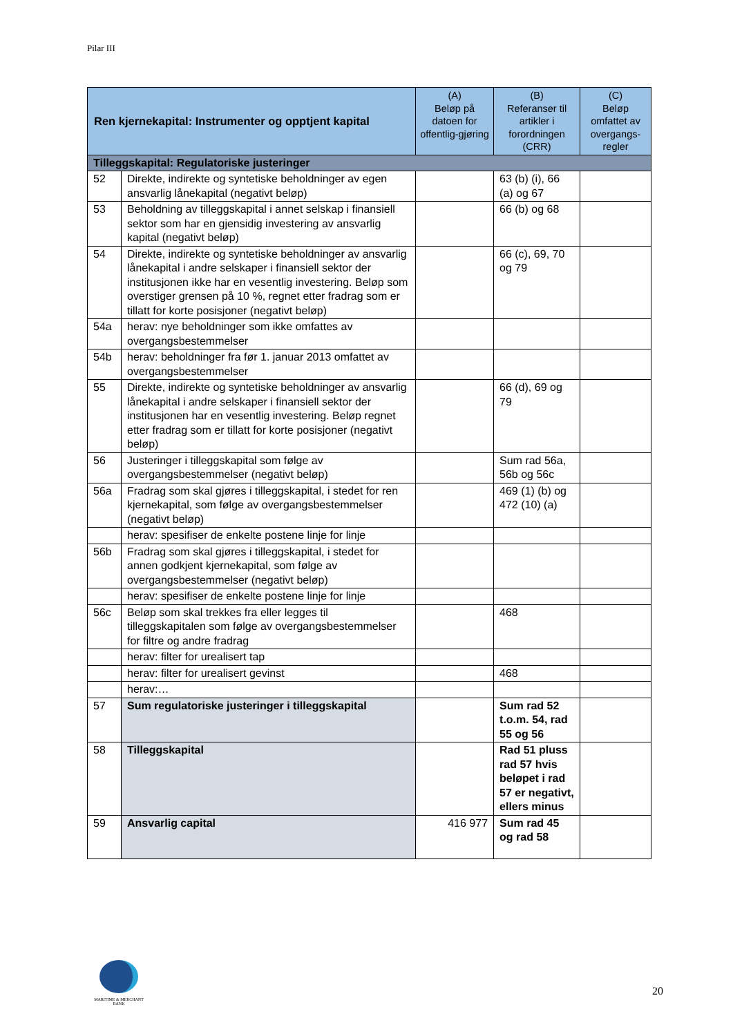Pilar III
| Ren kjernekapital: Instrumenter og opptjent kapital | | (A) Beløp på datoen for offentlig-gjøring | (B) Referanser til artikler i forordningen (CRR) | (C) Beløp omfattet av overgangs-regler |
| --- | --- | --- | --- | --- |
| Tilleggskapital: Regulatoriske justeringer | | | | |
| 52 | Direkte, indirekte og syntetiske beholdninger av egen ansvarlig lånekapital (negativt beløp) | | 63 (b) (i), 66 (a) og 67 | |
| 53 | Beholdning av tilleggskapital i annet selskap i finansiell sektor som har en gjensidig investering av ansvarlig kapital (negativt beløp) | | 66 (b) og 68 | |
| 54 | Direkte, indirekte og syntetiske beholdninger av ansvarlig lånekapital i andre selskaper i finansiell sektor der institusjonen ikke har en vesentlig investering. Beløp som overstiger grensen på 10 %, regnet etter fradrag som er tillatt for korte posisjoner (negativt beløp) | | 66 (c), 69, 70 og 79 | |
| 54a | herav: nye beholdninger som ikke omfattes av overgangsbestemmelser | | | |
| 54b | herav: beholdninger fra før 1. januar 2013 omfattet av overgangsbestemmelser | | | |
| 55 | Direkte, indirekte og syntetiske beholdninger av ansvarlig lånekapital i andre selskaper i finansiell sektor der institusjonen har en vesentlig investering. Beløp regnet etter fradrag som er tillatt for korte posisjoner (negativt beløp) | | 66 (d), 69 og 79 | |
| 56 | Justeringer i tilleggskapital som følge av overgangsbestemmelser (negativt beløp) | | Sum rad 56a, 56b og 56c | |
| 56a | Fradrag som skal gjøres i tilleggskapital, i stedet for ren kjernekapital, som følge av overgangsbestemmelser (negativt beløp) | | 469 (1) (b) og 472 (10) (a) | |
| | herav: spesifiser de enkelte postene linje for linje | | | |
| 56b | Fradrag som skal gjøres i tilleggskapital, i stedet for annen godkjent kjernekapital, som følge av overgangsbestemmelser (negativt beløp) | | | |
| | herav: spesifiser de enkelte postene linje for linje | | | |
| 56c | Beløp som skal trekkes fra eller legges til tilleggskapitalen som følge av overgangsbestemmelser for filtre og andre fradrag | | 468 | |
| | herav: filter for urealisert tap | | | |
| | herav: filter for urealisert gevinst | | 468 | |
| | herav:… | | | |
| 57 | Sum regulatoriske justeringer i tilleggskapital | | Sum rad 52 t.o.m. 54, rad 55 og 56 | |
| 58 | Tilleggskapital | | Rad 51 pluss rad 57 hvis beløpet i rad 57 er negativt, ellers minus | |
| 59 | Ansvarlig capital | 416 977 | Sum rad 45 og rad 58 | |
MARITIME & MERCHANT
BANK
20